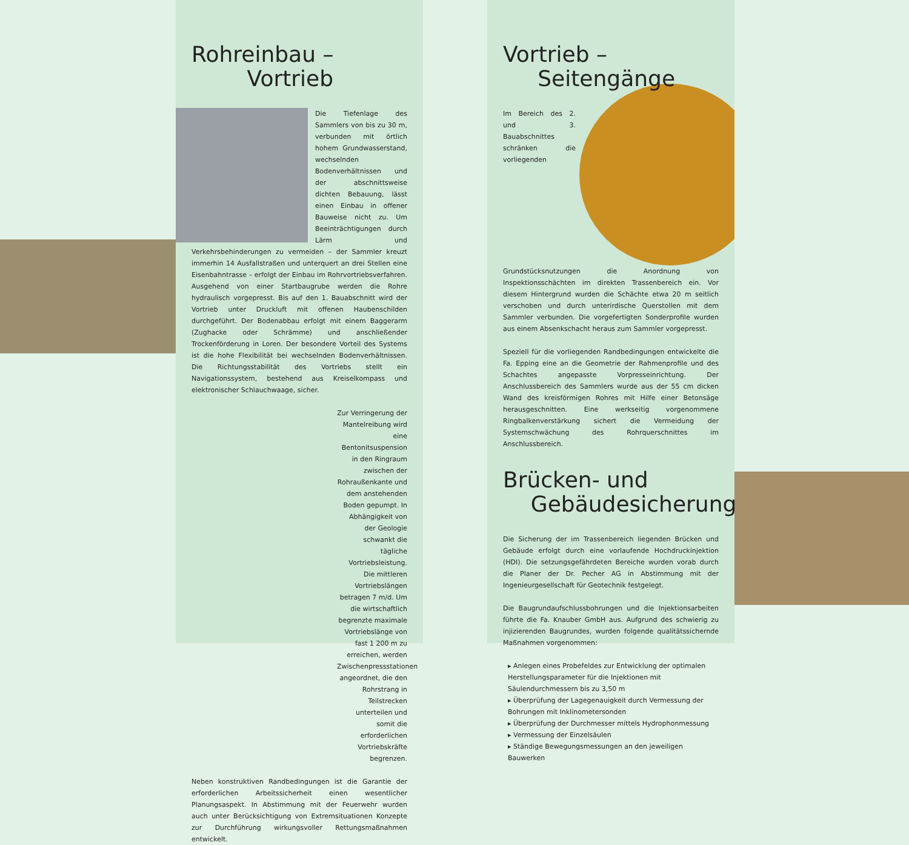Rohreinbau –
Vortrieb
Die Tiefenlage des Sammlers von bis zu 30 m, verbunden mit örtlich hohem Grundwasserstand, wechselnden Bodenverhältnissen und der abschnittsweise dichten Bebauung, lässt einen Einbau in offener Bauweise nicht zu. Um Beeinträchtigungen durch Lärm und Verkehrsbehinderungen zu vermeiden – der Sammler kreuzt immerhin 14 Ausfallstraßen und unterquert an drei Stellen eine Eisenbahntrasse – erfolgt der Einbau im Rohrvortriebsverfahren. Ausgehend von einer Startbaugrube werden die Rohre hydraulisch vorgepresst. Bis auf den 1. Bauabschnitt wird der Vortrieb unter Druckluft mit offenen Haubenschilden durchgeführt. Der Bodenabbau erfolgt mit einem Baggerarm (Zughacke oder Schrämme) und anschließender Trockenförderung in Loren. Der besondere Vorteil des Systems ist die hohe Flexibilität bei wechselnden Bodenverhältnissen. Die Richtungsstabilität des Vortriebs stellt ein Navigationssystem, bestehend aus Kreiselkompass und elektronischer Schlauchwaage, sicher.
Zur Verringerung der Mantelreibung wird eine Bentonitsuspension in den Ringraum zwischen der Rohraußenkante und dem anstehenden Boden gepumpt. In Abhängigkeit von der Geologie schwankt die tägliche Vortriebsleistung. Die mittleren Vortriebslängen betragen 7 m/d. Um die wirtschaftlich begrenzte maximale Vortriebslänge von fast 1 200 m zu erreichen, werden Zwischenpressstationen angeordnet, die den Rohrstrang in Teilstrecken unterteilen und somit die erforderlichen Vortriebskräfte begrenzen.
Neben konstruktiven Randbedingungen ist die Garantie der erforderlichen Arbeitssicherheit einen wesentlicher Planungsaspekt. In Abstimmung mit der Feuerwehr wurden auch unter Berücksichtigung von Extremsituationen Konzepte zur Durchführung wirkungsvoller Rettungsmaßnahmen entwickelt.
Vortrieb –
Seitengänge
Im Bereich des 2. und 3. Bauabschnittes schränken die vorliegenden Grundstücksnutzungen die Anordnung von Inspektionsschächten im direkten Trassenbereich ein. Vor diesem Hintergrund wurden die Schächte etwa 20 m seitlich verschoben und durch unterirdische Querstollen mit dem Sammler verbunden. Die vorgefertigten Sonderprofile wurden aus einem Absenkschacht heraus zum Sammler vorgepresst.
Speziell für die vorliegenden Randbedingungen entwickelte die Fa. Epping eine an die Geometrie der Rahmenprofile und des Schachtes angepasste Vorpresseinrichtung. Der Anschlussbereich des Sammlers wurde aus der 55 cm dicken Wand des kreisförmigen Rohres mit Hilfe einer Betonsäge herausgeschnitten. Eine werkseitig vorgenommene Ringbalkenverstärkung sichert die Vermeidung der Systemschwächung des Rohrquerschnittes im Anschlussbereich.
Brücken- und
Gebäudesicherung
Die Sicherung der im Trassenbereich liegenden Brücken und Gebäude erfolgt durch eine vorlaufende Hochdruckinjektion (HDI). Die setzungsgefährdeten Bereiche wurden vorab durch die Planer der Dr. Pecher AG in Abstimmung mit der Ingenieurgesellschaft für Geotechnik festgelegt.
Die Baugrundaufschlussbohrungen und die Injektionsarbeiten führte die Fa. Knauber GmbH aus. Aufgrund des schwierig zu injizierenden Baugrundes, wurden folgende qualitätssichernde Maßnahmen vorgenommen:
▸ Anlegen eines Probefeldes zur Entwicklung der optimalen Herstellungsparameter für die Injektionen mit Säulendurchmessern bis zu 3,50 m
▸ Überprüfung der Lagegenauigkeit durch Vermessung der Bohrungen mit Inklinometersonden
▸ Überprüfung der Durchmesser mittels Hydrophonmessung
▸ Vermessung der Einzelsäulen
▸ Ständige Bewegungsmessungen an den jeweiligen Bauwerken